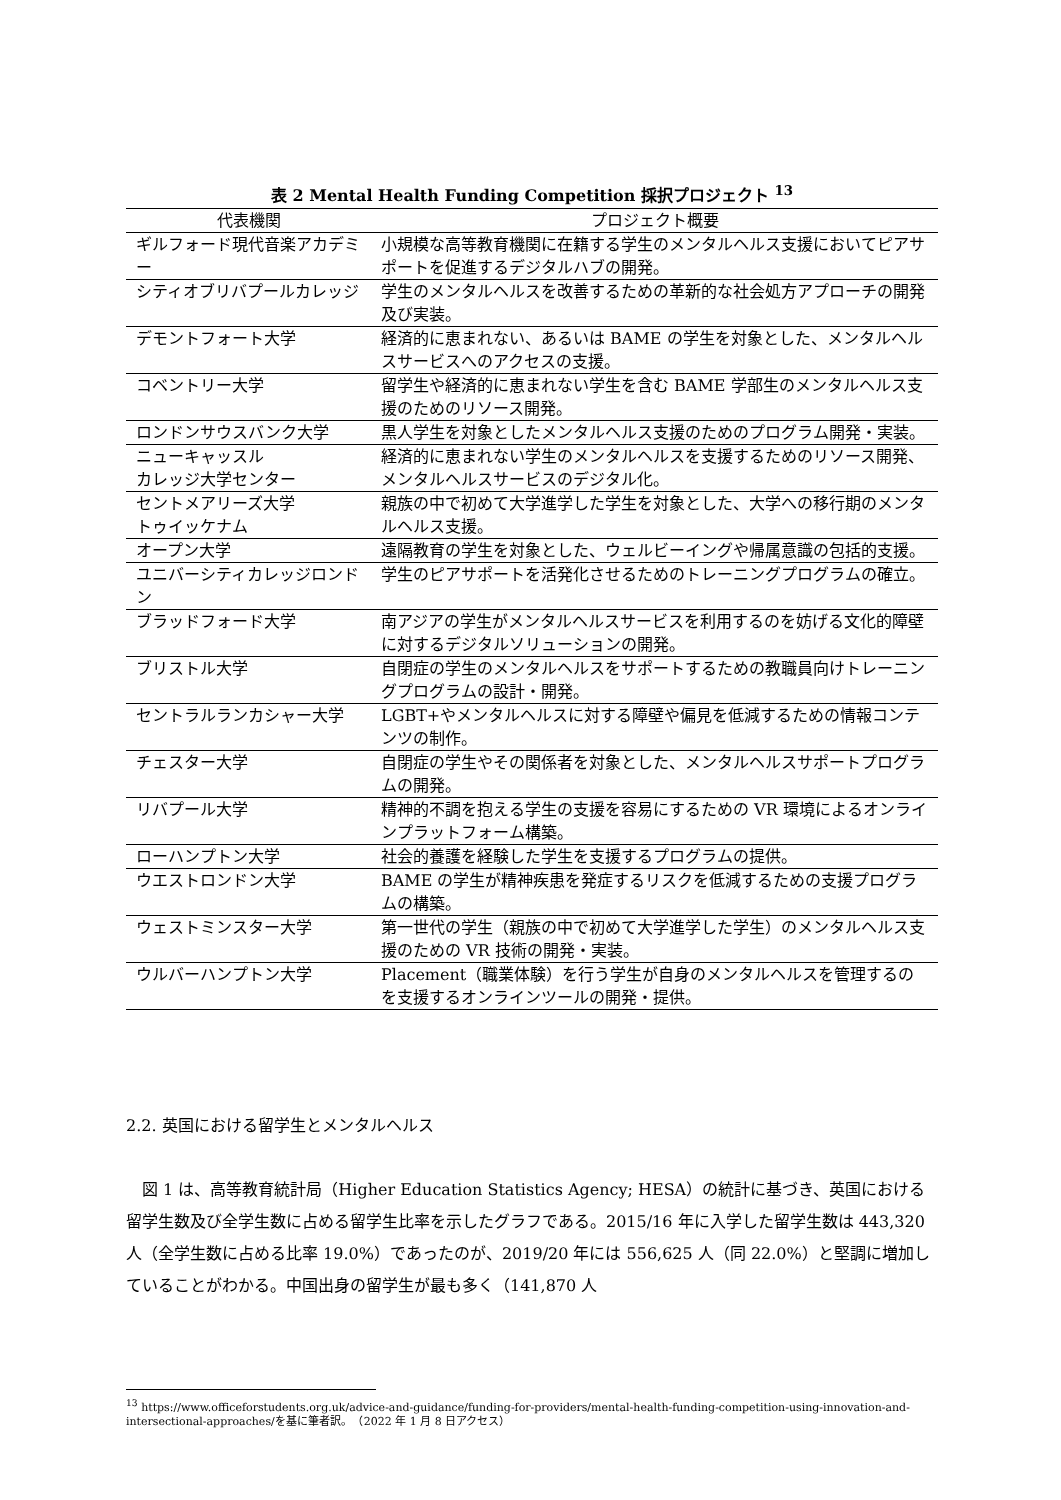表 2 Mental Health Funding Competition 採択プロジェクト <sup>13</sup>
| 代表機関 | プロジェクト概要 |
| --- | --- |
| ギルフォード現代音楽アカデミー | 小規模な高等教育機関に在籍する学生のメンタルヘルス支援においてピアサポートを促進するデジタルハブの開発。 |
| シティオブリバプールカレッジ | 学生のメンタルヘルスを改善するための革新的な社会処方アプローチの開発及び実装。 |
| デモントフォート大学 | 経済的に恵まれない、あるいは BAME の学生を対象とした、メンタルヘルスサービスへのアクセスの支援。 |
| コベントリー大学 | 留学生や経済的に恵まれない学生を含む BAME 学部生のメンタルヘルス支援のためのリソース開発。 |
| ロンドンサウスバンク大学 | 黒人学生を対象としたメンタルヘルス支援のためのプログラム開発・実装。 |
| ニューキャッスル カレッジ大学センター | 経済的に恵まれない学生のメンタルヘルスを支援するためのリソース開発、メンタルヘルスサービスのデジタル化。 |
| セントメアリーズ大学 トゥイッケナム | 親族の中で初めて大学進学した学生を対象とした、大学への移行期のメンタルヘルス支援。 |
| オープン大学 | 遠隔教育の学生を対象とした、ウェルビーイングや帰属意識の包括的支援。 |
| ユニバーシティカレッジロンドン | 学生のピアサポートを活発化させるためのトレーニングプログラムの確立。 |
| ブラッドフォード大学 | 南アジアの学生がメンタルヘルスサービスを利用するのを妨げる文化的障壁に対するデジタルソリューションの開発。 |
| ブリストル大学 | 自閉症の学生のメンタルヘルスをサポートするための教職員向けトレーニングプログラムの設計・開発。 |
| セントラルランカシャー大学 | LGBT+やメンタルヘルスに対する障壁や偏見を低減するための情報コンテンツの制作。 |
| チェスター大学 | 自閉症の学生やその関係者を対象とした、メンタルヘルスサポートプログラムの開発。 |
| リバプール大学 | 精神的不調を抱える学生の支援を容易にするための VR 環境によるオンラインプラットフォーム構築。 |
| ローハンプトン大学 | 社会的養護を経験した学生を支援するプログラムの提供。 |
| ウエストロンドン大学 | BAME の学生が精神疾患を発症するリスクを低減するための支援プログラムの構築。 |
| ウェストミンスター大学 | 第一世代の学生（親族の中で初めて大学進学した学生）のメンタルヘルス支援のための VR 技術の開発・実装。 |
| ウルバーハンプトン大学 | Placement（職業体験）を行う学生が自身のメンタルヘルスを管理するのを支援するオンラインツールの開発・提供。 |
2.2. 英国における留学生とメンタルヘルス
　図 1 は、高等教育統計局（Higher Education Statistics Agency; HESA）の統計に基づき、英国における留学生数及び全学生数に占める留学生比率を示したグラフである。2015/16 年に入学した留学生数は 443,320 人（全学生数に占める比率 19.0%）であったのが、2019/20 年には 556,625 人（同 22.0%）と堅調に増加していることがわかる。中国出身の留学生が最も多く（141,870 人
<sup>13</sup> https://www.officeforstudents.org.uk/advice-and-guidance/funding-for-providers/mental-health-funding-competition-using-innovation-and-intersectional-approaches/を基に筆者訳。　（2022 年 1 月 8 日アクセス）